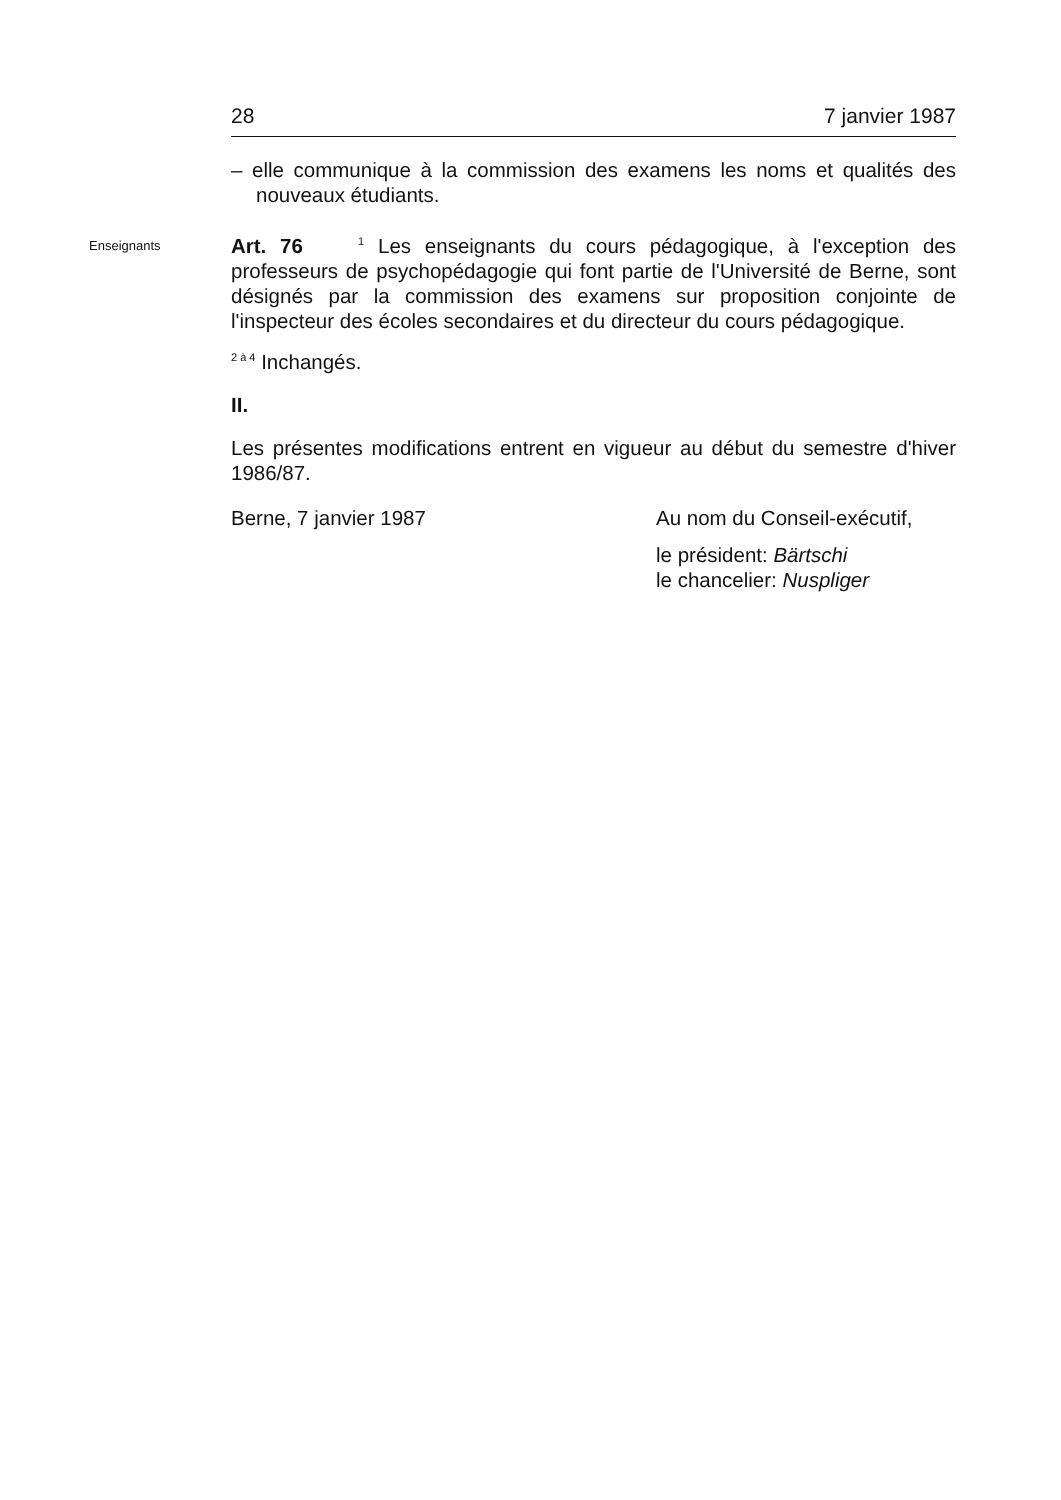28 7 janvier 1987
– elle communique à la commission des examens les noms et qualités des nouveaux étudiants.
Enseignants
Art. 76 <sup>1</sup> Les enseignants du cours pédagogique, à l'exception des professeurs de psychopédagogie qui font partie de l'Université de Berne, sont désignés par la commission des examens sur proposition conjointe de l'inspecteur des écoles secondaires et du directeur du cours pédagogique.
<sup>2 à 4</sup> Inchangés.
II.
Les présentes modifications entrent en vigueur au début du semestre d'hiver 1986/87.
Berne, 7 janvier 1987 Au nom du Conseil-exécutif,
le président: Bärtschi
le chancelier: Nuspliger